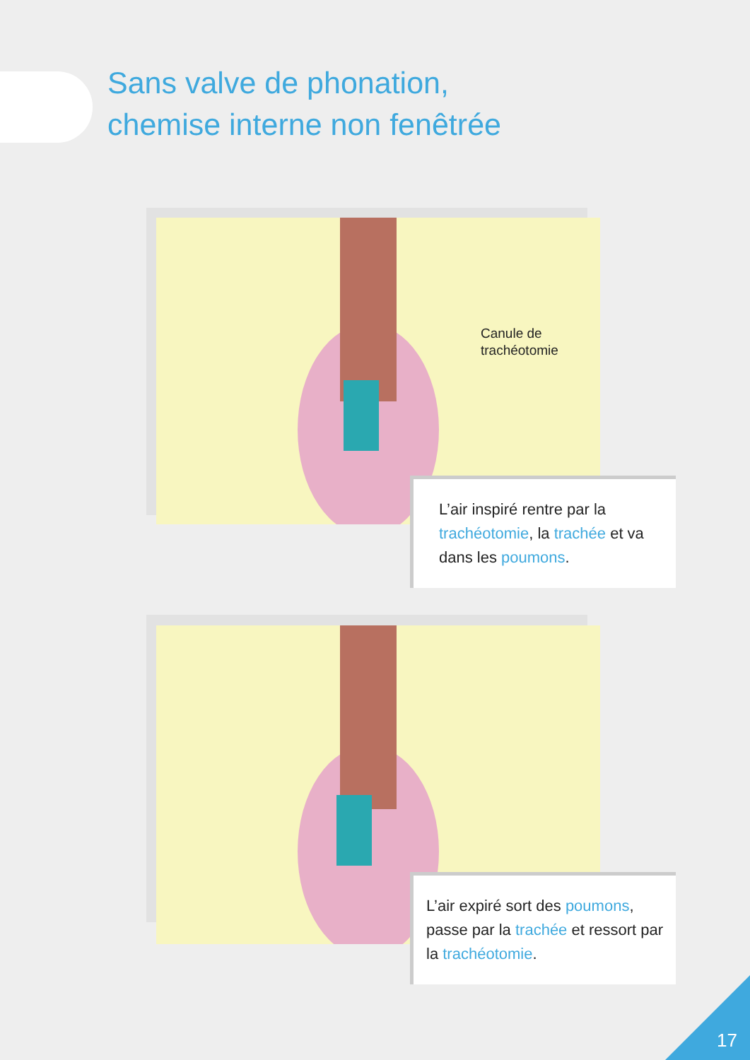Sans valve de phonation,
chemise interne non fenêtrée
Canule de
trachéotomie
L’air inspiré rentre par la trachéotomie, la trachée et va dans les poumons.
L’air expiré sort des poumons, passe par la trachée et ressort par la trachéotomie.
17